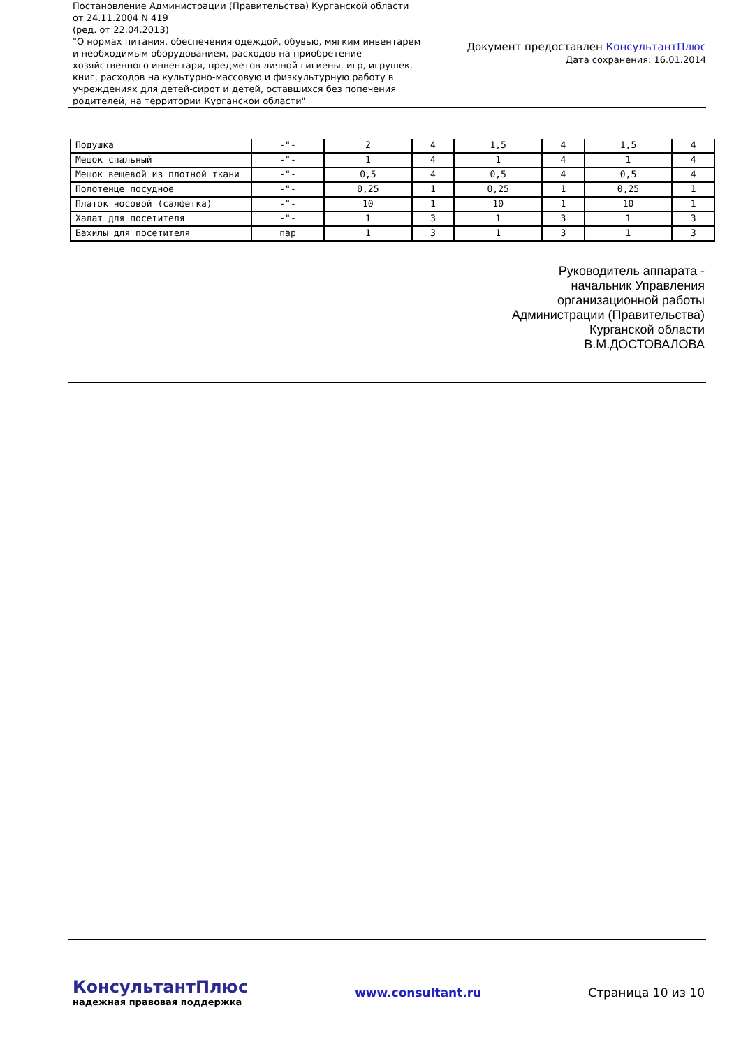Постановление Администрации (Правительства) Курганской области от 24.11.2004 N 419
(ред. от 22.04.2013)
"О нормах питания, обеспечения одеждой, обувью, мягким инвентарем и необходимым оборудованием, расходов на приобретение хозяйственного инвентаря, предметов личной гигиены, игр, игрушек, книг, расходов на культурно-массовую и физкультурную работу в учреждениях для детей-сирот и детей, оставшихся без попечения родителей, на территории Курганской области"
Документ предоставлен КонсультантПлюс
Дата сохранения: 16.01.2014
| Подушка | -"- | 2 | 4 | 1,5 | 4 | 1,5 | 4 |
| Мешок спальный | -"- | 1 | 4 | 1 | 4 | 1 | 4 |
| Мешок вещевой из плотной ткани | -"- | 0,5 | 4 | 0,5 | 4 | 0,5 | 4 |
| Полотенце посудное | -"- | 0,25 | 1 | 0,25 | 1 | 0,25 | 1 |
| Платок носовой (салфетка) | -"- | 10 | 1 | 10 | 1 | 10 | 1 |
| Халат для посетителя | -"- | 1 | 3 | 1 | 3 | 1 | 3 |
| Бахилы для посетителя | пар | 1 | 3 | 1 | 3 | 1 | 3 |
Руководитель аппарата -
начальник Управления
организационной работы
Администрации (Правительства)
Курганской области
В.М.ДОСТОВАЛОВА
КонсультантПлюс
надежная правовая поддержка
www.consultant.ru Страница 10 из 10